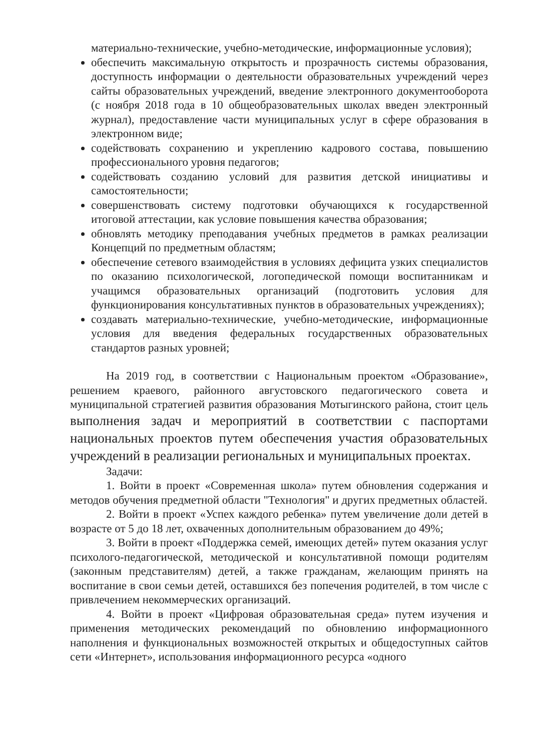материально-технические, учебно-методические, информационные условия);
обеспечить максимальную открытость и прозрачность системы образования, доступность информации о деятельности образовательных учреждений через сайты образовательных учреждений, введение электронного документооборота (с ноября 2018 года в 10 общеобразовательных школах введен электронный журнал), предоставление части муниципальных услуг в сфере образования в электронном виде;
содействовать сохранению и укреплению кадрового состава, повышению профессионального уровня педагогов;
содействовать созданию условий для развития детской инициативы и самостоятельности;
совершенствовать систему подготовки обучающихся к государственной итоговой аттестации, как условие повышения качества образования;
обновлять методику преподавания учебных предметов в рамках реализации Концепций по предметным областям;
обеспечение сетевого взаимодействия в условиях дефицита узких специалистов по оказанию психологической, логопедической помощи воспитанникам и учащимся образовательных организаций (подготовить условия для функционирования консультативных пунктов в образовательных учреждениях);
создавать материально-технические, учебно-методические, информационные условия для введения федеральных государственных образовательных стандартов разных уровней;
На 2019 год, в соответствии с Национальным проектом «Образование», решением краевого, районного августовского педагогического совета и муниципальной стратегией развития образования Мотыгинского района, стоит цель выполнения задач и мероприятий в соответствии с паспортами национальных проектов путем обеспечения участия образовательных учреждений в реализации региональных и муниципальных проектах.
Задачи:
1. Войти в проект «Современная школа» путем обновления содержания и методов обучения предметной области "Технология" и других предметных областей.
2. Войти в проект «Успех каждого ребенка» путем увеличение доли детей в возрасте от 5 до 18 лет, охваченных дополнительным образованием до 49%;
3. Войти в проект «Поддержка семей, имеющих детей» путем оказания услуг психолого-педагогической, методической и консультативной помощи родителям (законным представителям) детей, а также гражданам, желающим принять на воспитание в свои семьи детей, оставшихся без попечения родителей, в том числе с привлечением некоммерческих организаций.
4. Войти в проект «Цифровая образовательная среда» путем изучения и применения методических рекомендаций по обновлению информационного наполнения и функциональных возможностей открытых и общедоступных сайтов сети «Интернет», использования информационного ресурса «одного